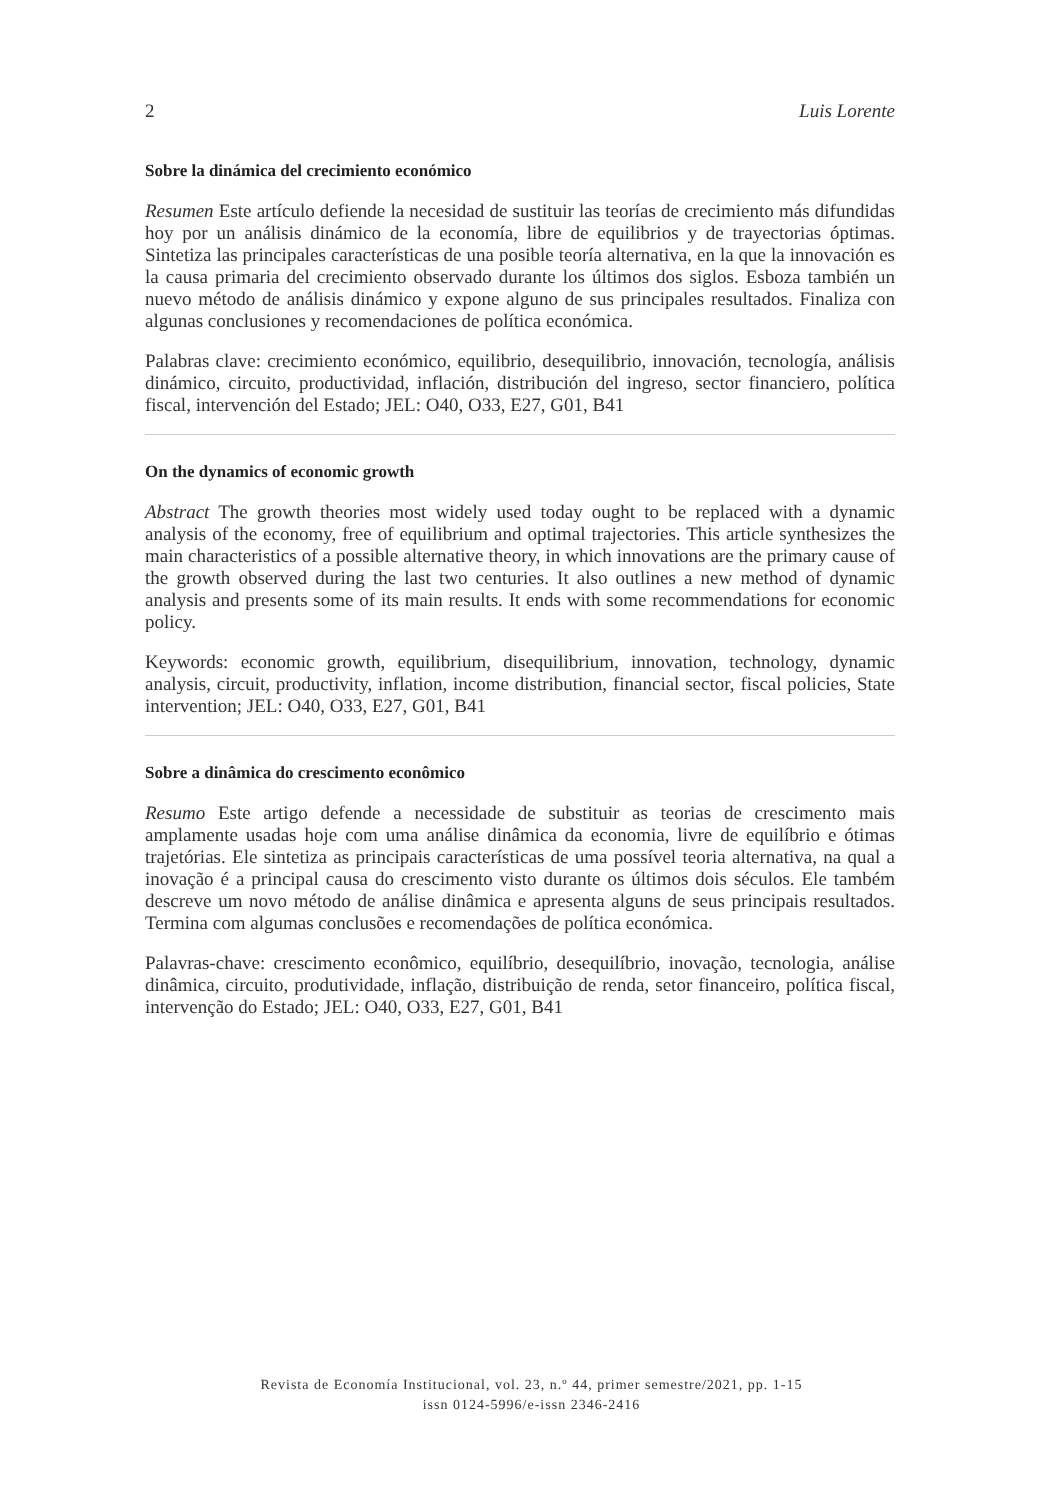2 Luis Lorente
Sobre la dinámica del crecimiento económico
Resumen Este artículo defiende la necesidad de sustituir las teorías de crecimiento más difundidas hoy por un análisis dinámico de la economía, libre de equilibrios y de trayectorias óptimas. Sintetiza las principales características de una posible teoría alternativa, en la que la innovación es la causa primaria del crecimiento observado durante los últimos dos siglos. Esboza también un nuevo método de análisis dinámico y expone alguno de sus principales resultados. Finaliza con algunas conclusiones y recomendaciones de política económica.
Palabras clave: crecimiento económico, equilibrio, desequilibrio, innovación, tecnología, análisis dinámico, circuito, productividad, inflación, distribución del ingreso, sector financiero, política fiscal, intervención del Estado; JEL: O40, O33, E27, G01, B41
On the dynamics of economic growth
Abstract The growth theories most widely used today ought to be replaced with a dynamic analysis of the economy, free of equilibrium and optimal trajectories. This article synthesizes the main characteristics of a possible alternative theory, in which innovations are the primary cause of the growth observed during the last two centuries. It also outlines a new method of dynamic analysis and presents some of its main results. It ends with some recommendations for economic policy.
Keywords: economic growth, equilibrium, disequilibrium, innovation, technology, dynamic analysis, circuit, productivity, inflation, income distribution, financial sector, fiscal policies, State intervention; JEL: O40, O33, E27, G01, B41
Sobre a dinâmica do crescimento econômico
Resumo Este artigo defende a necessidade de substituir as teorias de crescimento mais amplamente usadas hoje com uma análise dinâmica da economia, livre de equilíbrio e ótimas trajetórias. Ele sintetiza as principais características de uma possível teoria alternativa, na qual a inovação é a principal causa do crescimento visto durante os últimos dois séculos. Ele também descreve um novo método de análise dinâmica e apresenta alguns de seus principais resultados. Termina com algumas conclusões e recomendações de política económica.
Palavras-chave: crescimento econômico, equilíbrio, desequilíbrio, inovação, tecnologia, análise dinâmica, circuito, produtividade, inflação, distribuição de renda, setor financeiro, política fiscal, intervenção do Estado; JEL: O40, O33, E27, G01, B41
Revista de Economía Institucional, vol. 23, n.º 44, primer semestre/2021, pp. 1-15
issn 0124-5996/e-issn 2346-2416